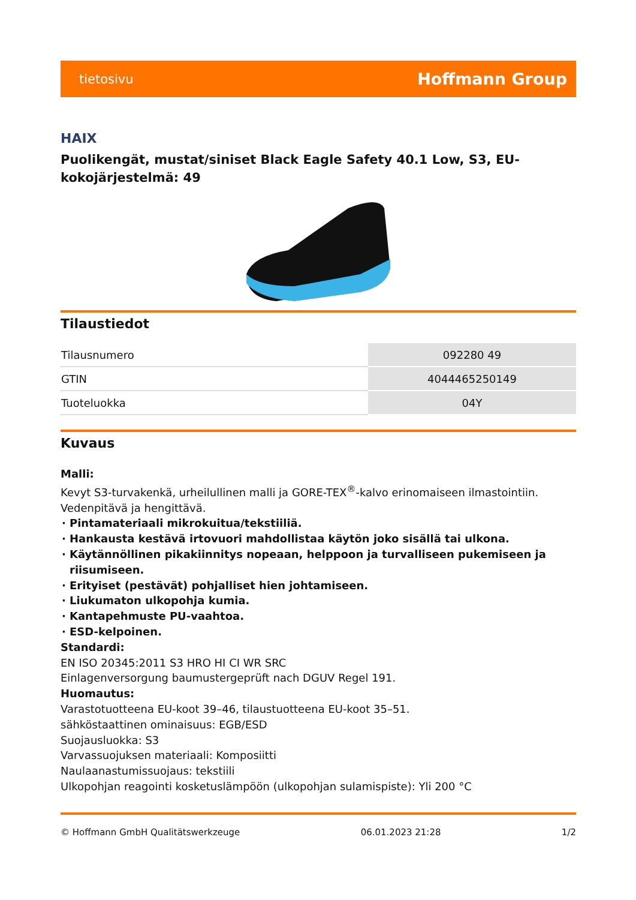tietosivu Hoffmann Group
HAIX
Puolikengät, mustat/siniset Black Eagle Safety 40.1 Low, S3, EU-kokojärjestelmä: 49
Tilaustiedot
| Tilausnumero | 092280 49 |
| GTIN | 4044465250149 |
| Tuoteluokka | 04Y |
Kuvaus
Malli:
Kevyt S3-turvakenkä, urheilullinen malli ja GORE-TEX<sup>®</sup>-kalvo erinomaiseen ilmastointiin.
Vedenpitävä ja hengittävä.
Pintamateriaali mikrokuitua/tekstiiliä.
Hankausta kestävä irtovuori mahdollistaa käytön joko sisällä tai ulkona.
Käytännöllinen pikakiinnitys nopeaan, helppoon ja turvalliseen pukemiseen ja riisumiseen.
Erityiset (pestävät) pohjalliset hien johtamiseen.
Liukumaton ulkopohja kumia.
Kantapehmuste PU-vaahtoa.
ESD-kelpoinen.
Standardi:
EN ISO 20345:2011 S3 HRO HI CI WR SRC
Einlagenversorgung baumustergeprüft nach DGUV Regel 191.
Huomautus:
Varastotuotteena EU-koot 39–46, tilaustuotteena EU-koot 35–51.
sähköstaattinen ominaisuus: EGB/ESD
Suojausluokka: S3
Varvassuojuksen materiaali: Komposiitti
Naulaanastumissuojaus: tekstiili
Ulkopohjan reagointi kosketuslämpöön (ulkopohjan sulamispiste): Yli 200 °C
© Hoffmann GmbH Qualitätswerkzeuge 06.01.2023 21:28 1/2